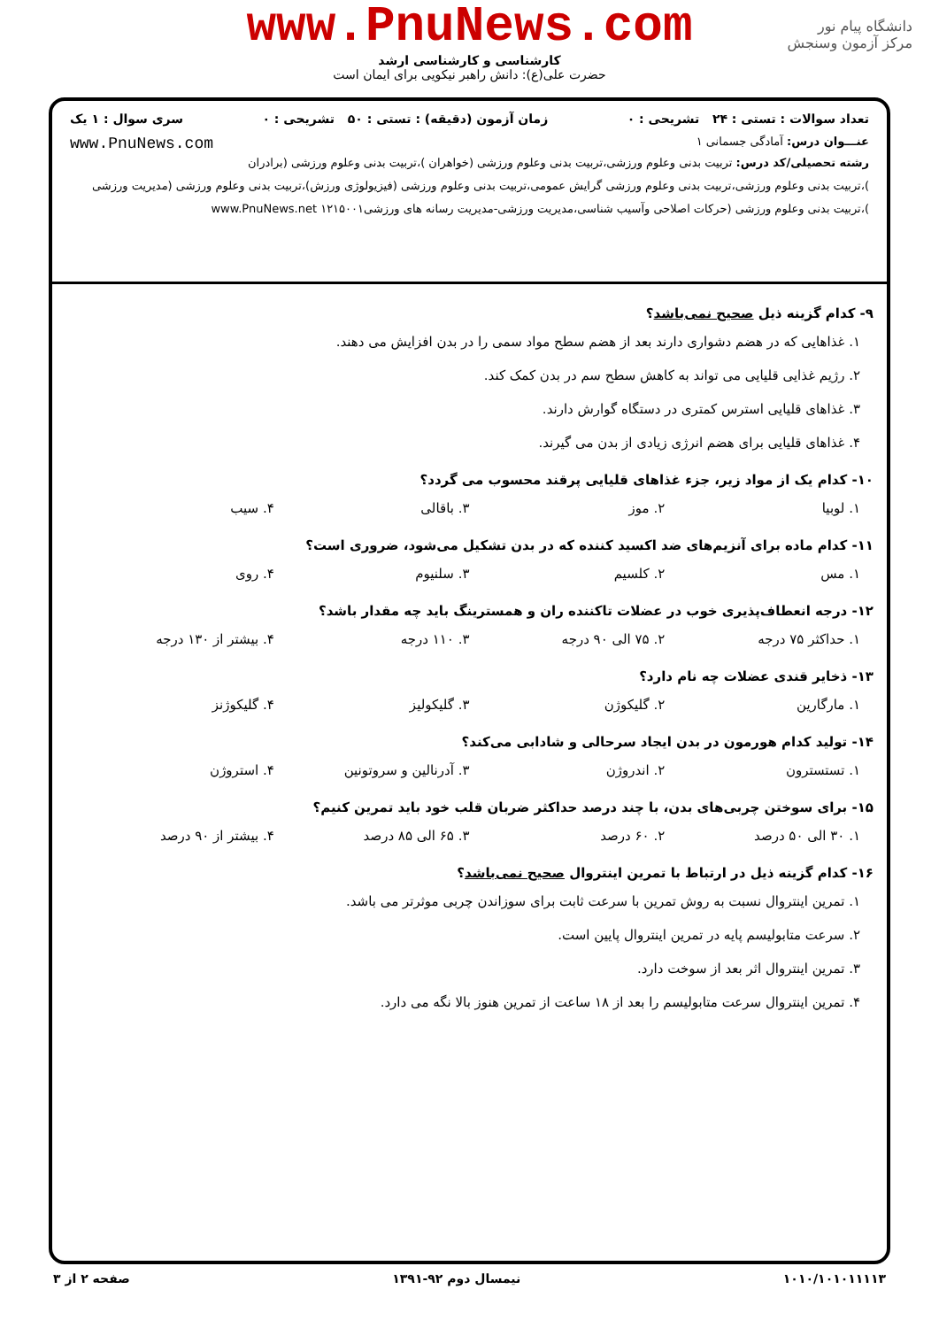دانشگاه پیام نور
مرکز آزمون وسنجش
www.PnuNews.com
کارشناسی و کارشناسی ارشد
حضرت علی(ع): دانش راهبر نیکویی برای ایمان است
تعداد سوالات : تستی : ۲۴ تشریحی : ۰ زمان آزمون (دقیقه) : تستی : ۵۰ تشریحی : ۰ سری سوال : ۱ یک
عنـــوان درس: آمادگی جسمانی ۱ www.PnuNews.com
رشته تحصیلی/کد درس: تربیت بدنی وعلوم ورزشی،تربیت بدنی وعلوم ورزشی (خواهران )،تربیت بدنی وعلوم ورزشی (برادران )،تربیت بدنی وعلوم ورزشی،تربیت بدنی وعلوم ورزشی گرایش عمومی،تربیت بدنی وعلوم ورزشی (فیزیولوژی ورزش)،تربیت بدنی وعلوم ورزشی (مدیریت ورزشی )،تربیت بدنی وعلوم ورزشی (حرکات اصلاحی وآسیب شناسی،مدیریت ورزشی-مدیریت رسانه های ورزشی۱۲۱۵۰۰۱ www.PnuNews.net
۹- کدام گزینه ذیل صحیح نمی‌باشد؟
۱. غذاهایی که در هضم دشواری دارند بعد از هضم سطح مواد سمی را در بدن افزایش می دهند.
۲. رژیم غذایی قلیایی می تواند به کاهش سطح سم در بدن کمک کند.
۳. غذاهای قلیایی استرس کمتری در دستگاه گوارش دارند.
۴. غذاهای قلیایی برای هضم انرژی زیادی از بدن می گیرند.
۱۰- کدام یک از مواد زیر، جزء غذاهای قلیایی پرقند محسوب می گردد؟
۱. لوبیا ۲. موز ۳. باقالی ۴. سیب
۱۱- کدام ماده برای آنزیم‌های ضد اکسید کننده که در بدن تشکیل می‌شود، ضروری است؟
۱. مس ۲. کلسیم ۳. سلنیوم ۴. روی
۱۲- درجه انعطاف‌پذیری خوب در عضلات تاکننده ران و همسترینگ باید چه مقدار باشد؟
۱. حداکثر ۷۵ درجه ۲. ۷۵ الی ۹۰ درجه ۳. ۱۱۰ درجه ۴. بیشتر از ۱۳۰ درجه
۱۳- ذخایر قندی عضلات چه نام دارد؟
۱. مارگارین ۲. گلیکوژن ۳. گلیکولیز ۴. گلیکوژنز
۱۴- تولید کدام هورمون در بدن ایجاد سرحالی و شادابی می‌کند؟
۱. تستسترون ۲. اندروژن ۳. آدرنالین و سروتونین ۴. استروژن
۱۵- برای سوختن چربی‌های بدن، با چند درصد حداکثر ضربان قلب خود باید تمرین کنیم؟
۱. ۳۰ الی ۵۰ درصد ۲. ۶۰ درصد ۳. ۶۵ الی ۸۵ درصد ۴. بیشتر از ۹۰ درصد
۱۶- کدام گزینه ذیل در ارتباط با تمرین اینتروال صحیح نمی‌باشد؟
۱. تمرین اینتروال نسبت به روش تمرین با سرعت ثابت برای سوزاندن چربی موثرتر می باشد.
۲. سرعت متابولیسم پایه در تمرین اینتروال پایین است.
۳. تمرین اینتروال اثر بعد از سوخت دارد.
۴. تمرین اینتروال سرعت متابولیسم را بعد از ۱۸ ساعت از تمرین هنوز بالا نگه می دارد.
۱۰۱۰/۱۰۱۰۱۱۱۱۳ نیمسال دوم ۹۲-۱۳۹۱ صفحه ۲ از ۳